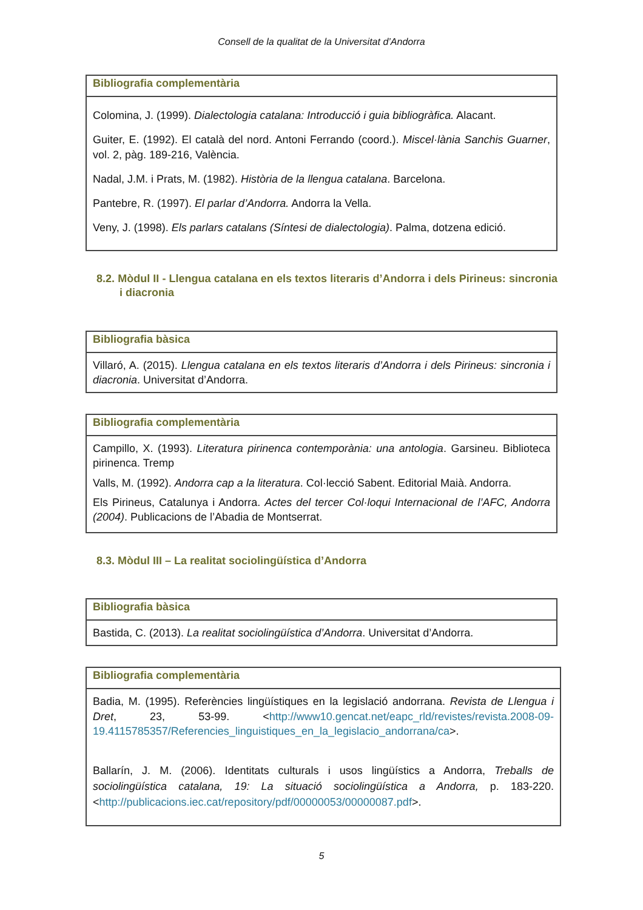Consell de la qualitat de la Universitat d’Andorra
| Bibliografia complementària |
| --- |
| Colomina, J. (1999). Dialectologia catalana: Introducció i guia bibliogràfica. Alacant. Guiter, E. (1992). El català del nord. Antoni Ferrando (coord.). Miscel·lània Sanchis Guarner , vol. 2, pàg. 189-216, València. Nadal, J.M. i Prats, M. (1982). Història de la llengua catalana . Barcelona. Pantebre, R. (1997). El parlar d’Andorra. Andorra la Vella. Veny, J. (1998). Els parlars catalans (Síntesi de dialectologia) . Palma, dotzena edició. |
8.2. Mòdul II - Llengua catalana en els textos literaris d’Andorra i dels Pirineus: sincronia i diacronia
| Bibliografia bàsica |
| --- |
| Villaró, A. (2015). Llengua catalana en els textos literaris d’Andorra i dels Pirineus: sincronia i diacronia . Universitat d’Andorra. |
| Bibliografia complementària |
| --- |
| Campillo, X. (1993). Literatura pirinenca contemporània: una antologia . Garsineu. Biblioteca pirinenca. Tremp Valls, M. (1992). Andorra cap a la literatura . Col·lecció Sabent. Editorial Maià. Andorra. Els Pirineus, Catalunya i Andorra. Actes del tercer Col·loqui Internacional de l’AFC, Andorra (2004) . Publicacions de l’Abadia de Montserrat. |
8.3. Mòdul III – La realitat sociolingüística d’Andorra
| Bibliografia bàsica |
| --- |
| Bastida, C. (2013). La realitat sociolingüística d’Andorra . Universitat d’Andorra. |
| Bibliografia complementària |
| --- |
| Badia, M. (1995). Referències lingüístiques en la legislació andorrana. Revista de Llengua i Dret , 23, 53-99. < http://www10.gencat.net/eapc_rld/revistes/revista.2008-09-19.4115785357/Referencies_linguistiques_en_la_legislacio_andorrana/ca >. Ballarín, J. M. (2006). Identitats culturals i usos lingüístics a Andorra, Treballs de sociolingüística catalana, 19: La situació sociolingüística a Andorra, p. 183-220. < http://publicacions.iec.cat/repository/pdf/00000053/00000087.pdf >. |
5